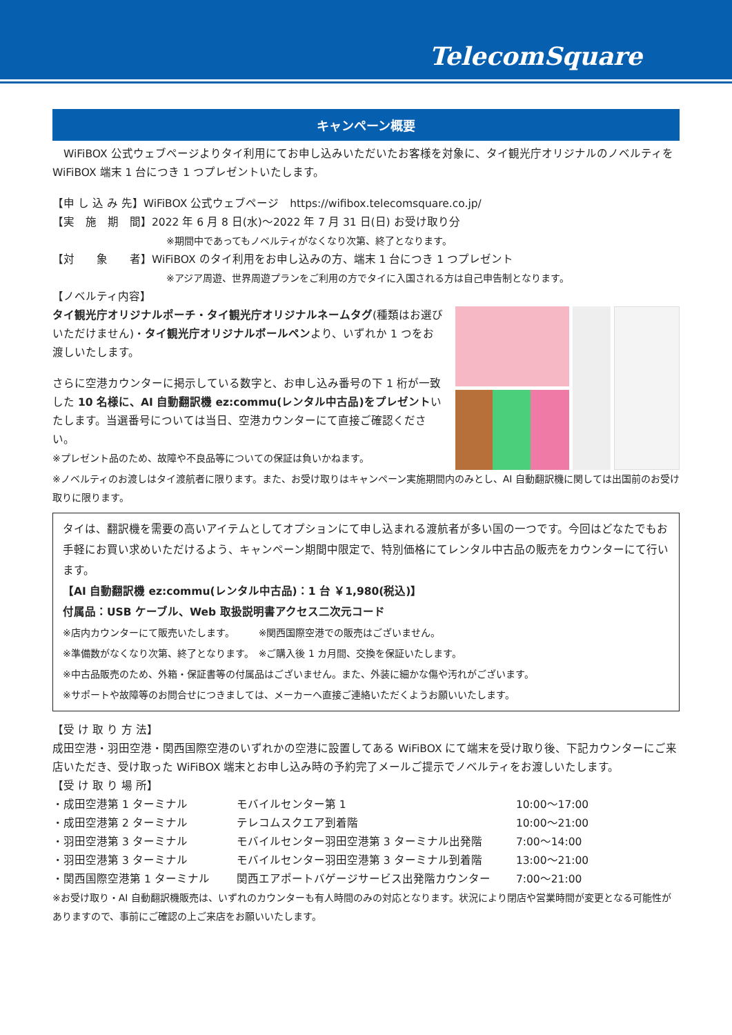TelecomSquare
キャンペーン概要
　WiFiBOX 公式ウェブページよりタイ利用にてお申し込みいただいたお客様を対象に、タイ観光庁オリジナルのノベルティを WiFiBOX 端末 1 台につき 1 つプレゼントいたします。
【申 し 込 み 先】WiFiBOX 公式ウェブページ　https://wifibox.telecomsquare.co.jp/
【実　施　期　間】2022 年 6 月 8 日(水)～2022 年 7 月 31 日(日) お受け取り分
※期間中であってもノベルティがなくなり次第、終了となります。
【対　　象　　者】WiFiBOX のタイ利用をお申し込みの方、端末 1 台につき 1 つプレゼント
※アジア周遊、世界周遊プランをご利用の方でタイに入国される方は自己申告制となります。
【ノベルティ内容】
タイ観光庁オリジナルポーチ・タイ観光庁オリジナルネームタグ(種類はお選びいただけません)・タイ観光庁オリジナルボールペンより、いずれか 1 つをお渡しいたします。
さらに空港カウンターに掲示している数字と、お申し込み番号の下 1 桁が一致した 10 名様に、AI 自動翻訳機 ez:commu(レンタル中古品)をプレゼントいたします。当選番号については当日、空港カウンターにて直接ご確認ください。
※プレゼント品のため、故障や不良品等についての保証は負いかねます。
※ノベルティのお渡しはタイ渡航者に限ります。また、お受け取りはキャンペーン実施期間内のみとし、AI 自動翻訳機に関しては出国前のお受け取りに限ります。
タイは、翻訳機を需要の高いアイテムとしてオプションにて申し込まれる渡航者が多い国の一つです。今回はどなたでもお手軽にお買い求めいただけるよう、キャンペーン期間中限定で、特別価格にてレンタル中古品の販売をカウンターにて行います。
【AI 自動翻訳機 ez:commu(レンタル中古品)：1 台 ￥1,980(税込)】
付属品：USB ケーブル、Web 取扱説明書アクセス二次元コード
※店内カウンターにて販売いたします。　　　※関西国際空港での販売はございません。
※準備数がなくなり次第、終了となります。　※ご購入後 1 カ月間、交換を保証いたします。
※中古品販売のため、外箱・保証書等の付属品はございません。また、外装に細かな傷や汚れがございます。
※サポートや故障等のお問合せにつきましては、メーカーへ直接ご連絡いただくようお願いいたします。
【受 け 取 り 方 法】
成田空港・羽田空港・関西国際空港のいずれかの空港に設置してある WiFiBOX にて端末を受け取り後、下記カウンターにご来店いただき、受け取った WiFiBOX 端末とお申し込み時の予約完了メールご提示でノベルティをお渡しいたします。
【受 け 取 り 場 所】
・成田空港第 1 ターミナル モバイルセンター第 1 10:00～17:00
・成田空港第 2 ターミナル テレコムスクエア到着階 10:00～21:00
・羽田空港第 3 ターミナル モバイルセンター羽田空港第 3 ターミナル出発階 7:00～14:00
・羽田空港第 3 ターミナル モバイルセンター羽田空港第 3 ターミナル到着階 13:00～21:00
・関西国際空港第 1 ターミナル 関西エアポートバゲージサービス出発階カウンター 7:00～21:00
※お受け取り・AI 自動翻訳機販売は、いずれのカウンターも有人時間のみの対応となります。状況により閉店や営業時間が変更となる可能性がありますので、事前にご確認の上ご来店をお願いいたします。